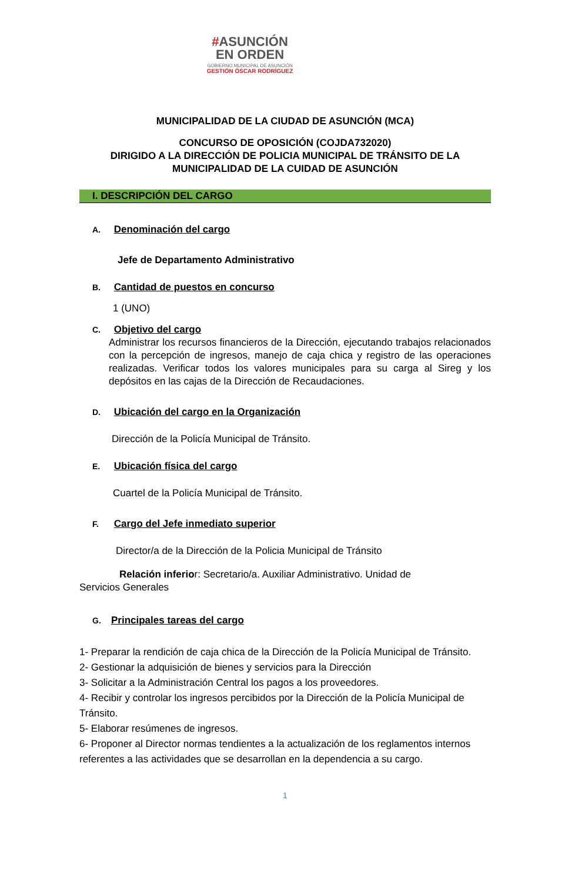#ASUNCIÓN
EN ORDEN
GOBIERNO MUNICIPAL DE ASUNCIÓN
GESTIÓN ÓSCAR RODRÍGUEZ
MUNICIPALIDAD DE LA CIUDAD DE ASUNCIÓN (MCA)
CONCURSO DE OPOSICIÓN (COJDA732020)
DIRIGIDO A LA DIRECCIÓN DE POLICIA MUNICIPAL DE TRÁNSITO DE LA MUNICIPALIDAD DE LA CUIDAD DE ASUNCIÓN
I. DESCRIPCIÓN DEL CARGO
A. Denominación del cargo
Jefe de Departamento Administrativo
B. Cantidad de puestos en concurso
1 (UNO)
C. Objetivo del cargo
Administrar los recursos financieros de la Dirección, ejecutando trabajos relacionados con la percepción de ingresos, manejo de caja chica y registro de las operaciones realizadas. Verificar todos los valores municipales para su carga al Sireg y los depósitos en las cajas de la Dirección de Recaudaciones.
D. Ubicación del cargo en la Organización
Dirección de la Policía Municipal de Tránsito.
E. Ubicación física del cargo
Cuartel de la Policía Municipal de Tránsito.
F. Cargo del Jefe inmediato superior
Director/a de la Dirección de la Policia Municipal de Tránsito
Relación inferior: Secretario/a. Auxiliar Administrativo. Unidad de
Servicios Generales
G. Principales tareas del cargo
1- Preparar la rendición de caja chica de la Dirección de la Policía Municipal de Tránsito.
2- Gestionar la adquisición de bienes y servicios para la Dirección
3- Solicitar a la Administración Central los pagos a los proveedores.
4- Recibir y controlar los ingresos percibidos por la Dirección de la Policía Municipal de Tránsito.
5- Elaborar resúmenes de ingresos.
6- Proponer al Director normas tendientes a la actualización de los reglamentos internos referentes a las actividades que se desarrollan en la dependencia a su cargo.
1